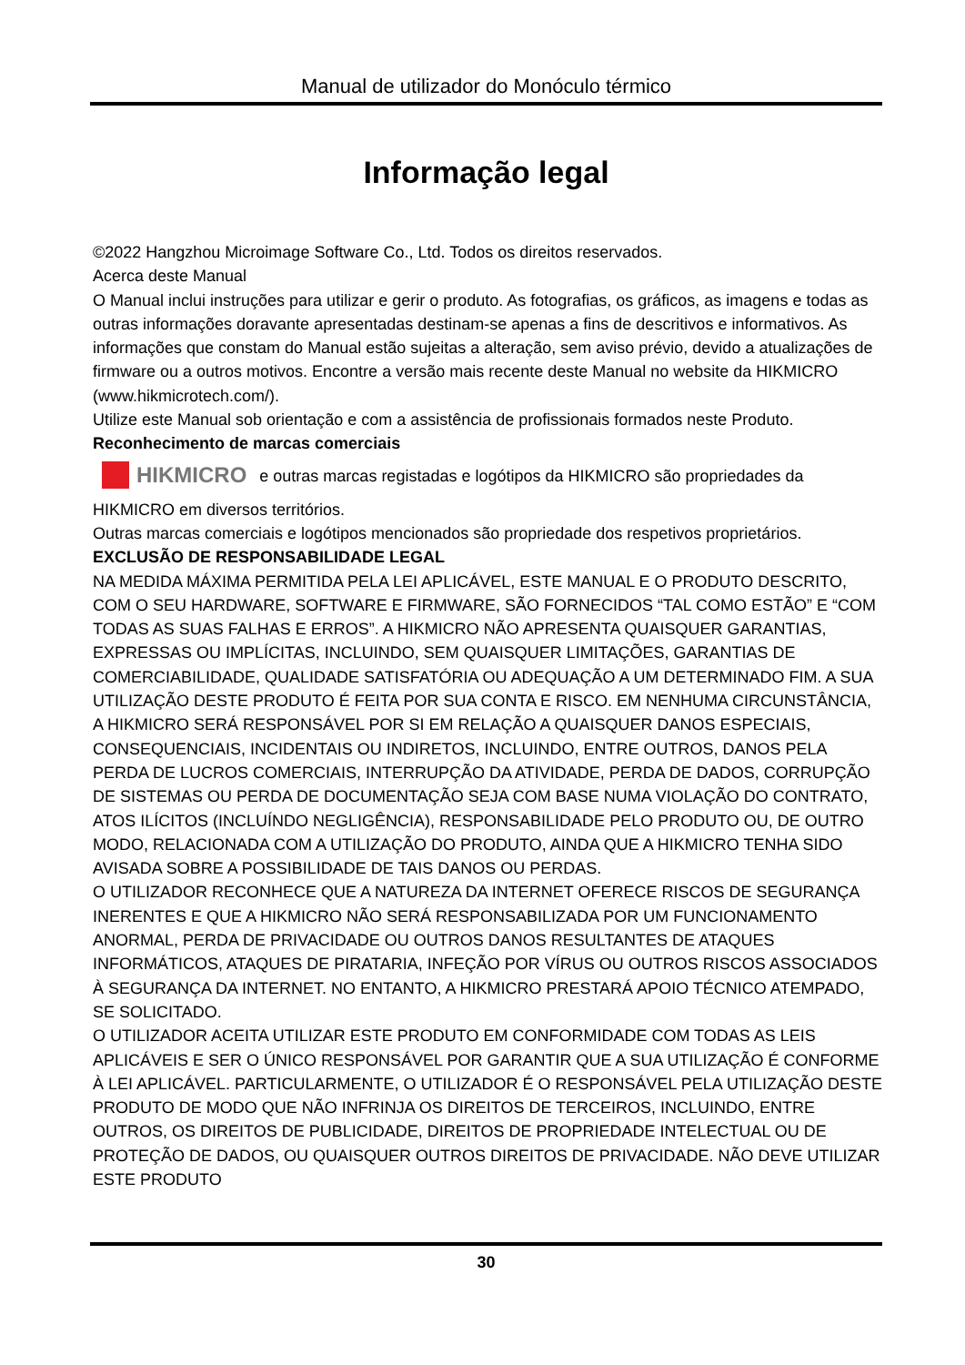Manual de utilizador do Monóculo térmico
Informação legal
©2022 Hangzhou Microimage Software Co., Ltd. Todos os direitos reservados.
Acerca deste Manual
O Manual inclui instruções para utilizar e gerir o produto. As fotografias, os gráficos, as imagens e todas as outras informações doravante apresentadas destinam-se apenas a fins de descritivos e informativos. As informações que constam do Manual estão sujeitas a alteração, sem aviso prévio, devido a atualizações de firmware ou a outros motivos. Encontre a versão mais recente deste Manual no website da HIKMICRO (www.hikmicrotech.com/).
Utilize este Manual sob orientação e com a assistência de profissionais formados neste Produto.
Reconhecimento de marcas comerciais
HIKMICRO e outras marcas registadas e logótipos da HIKMICRO são propriedades da HIKMICRO em diversos territórios.
Outras marcas comerciais e logótipos mencionados são propriedade dos respetivos proprietários.
EXCLUSÃO DE RESPONSABILIDADE LEGAL
NA MEDIDA MÁXIMA PERMITIDA PELA LEI APLICÁVEL, ESTE MANUAL E O PRODUTO DESCRITO, COM O SEU HARDWARE, SOFTWARE E FIRMWARE, SÃO FORNECIDOS “TAL COMO ESTÃO” E “COM TODAS AS SUAS FALHAS E ERROS”. A HIKMICRO NÃO APRESENTA QUAISQUER GARANTIAS, EXPRESSAS OU IMPLÍCITAS, INCLUINDO, SEM QUAISQUER LIMITAÇÕES, GARANTIAS DE COMERCIABILIDADE, QUALIDADE SATISFATÓRIA OU ADEQUAÇÃO A UM DETERMINADO FIM. A SUA UTILIZAÇÃO DESTE PRODUTO É FEITA POR SUA CONTA E RISCO. EM NENHUMA CIRCUNSTÂNCIA, A HIKMICRO SERÁ RESPONSÁVEL POR SI EM RELAÇÃO A QUAISQUER DANOS ESPECIAIS, CONSEQUENCIAIS, INCIDENTAIS OU INDIRETOS, INCLUINDO, ENTRE OUTROS, DANOS PELA PERDA DE LUCROS COMERCIAIS, INTERRUPÇÃO DA ATIVIDADE, PERDA DE DADOS, CORRUPÇÃO DE SISTEMAS OU PERDA DE DOCUMENTAÇÃO SEJA COM BASE NUMA VIOLAÇÃO DO CONTRATO, ATOS ILÍCITOS (INCLUÍNDO NEGLIGÊNCIA), RESPONSABILIDADE PELO PRODUTO OU, DE OUTRO MODO, RELACIONADA COM A UTILIZAÇÃO DO PRODUTO, AINDA QUE A HIKMICRO TENHA SIDO AVISADA SOBRE A POSSIBILIDADE DE TAIS DANOS OU PERDAS.
O UTILIZADOR RECONHECE QUE A NATUREZA DA INTERNET OFERECE RISCOS DE SEGURANÇA INERENTES E QUE A HIKMICRO NÃO SERÁ RESPONSABILIZADA POR UM FUNCIONAMENTO ANORMAL, PERDA DE PRIVACIDADE OU OUTROS DANOS RESULTANTES DE ATAQUES INFORMÁTICOS, ATAQUES DE PIRATARIA, INFEÇÃO POR VÍRUS OU OUTROS RISCOS ASSOCIADOS À SEGURANÇA DA INTERNET. NO ENTANTO, A HIKMICRO PRESTARÁ APOIO TÉCNICO ATEMPADO, SE SOLICITADO.
O UTILIZADOR ACEITA UTILIZAR ESTE PRODUTO EM CONFORMIDADE COM TODAS AS LEIS APLICÁVEIS E SER O ÚNICO RESPONSÁVEL POR GARANTIR QUE A SUA UTILIZAÇÃO É CONFORME À LEI APLICÁVEL. PARTICULARMENTE, O UTILIZADOR É O RESPONSÁVEL PELA UTILIZAÇÃO DESTE PRODUTO DE MODO QUE NÃO INFRINJA OS DIREITOS DE TERCEIROS, INCLUINDO, ENTRE OUTROS, OS DIREITOS DE PUBLICIDADE, DIREITOS DE PROPRIEDADE INTELECTUAL OU DE PROTEÇÃO DE DADOS, OU QUAISQUER OUTROS DIREITOS DE PRIVACIDADE. NÃO DEVE UTILIZAR ESTE PRODUTO
30